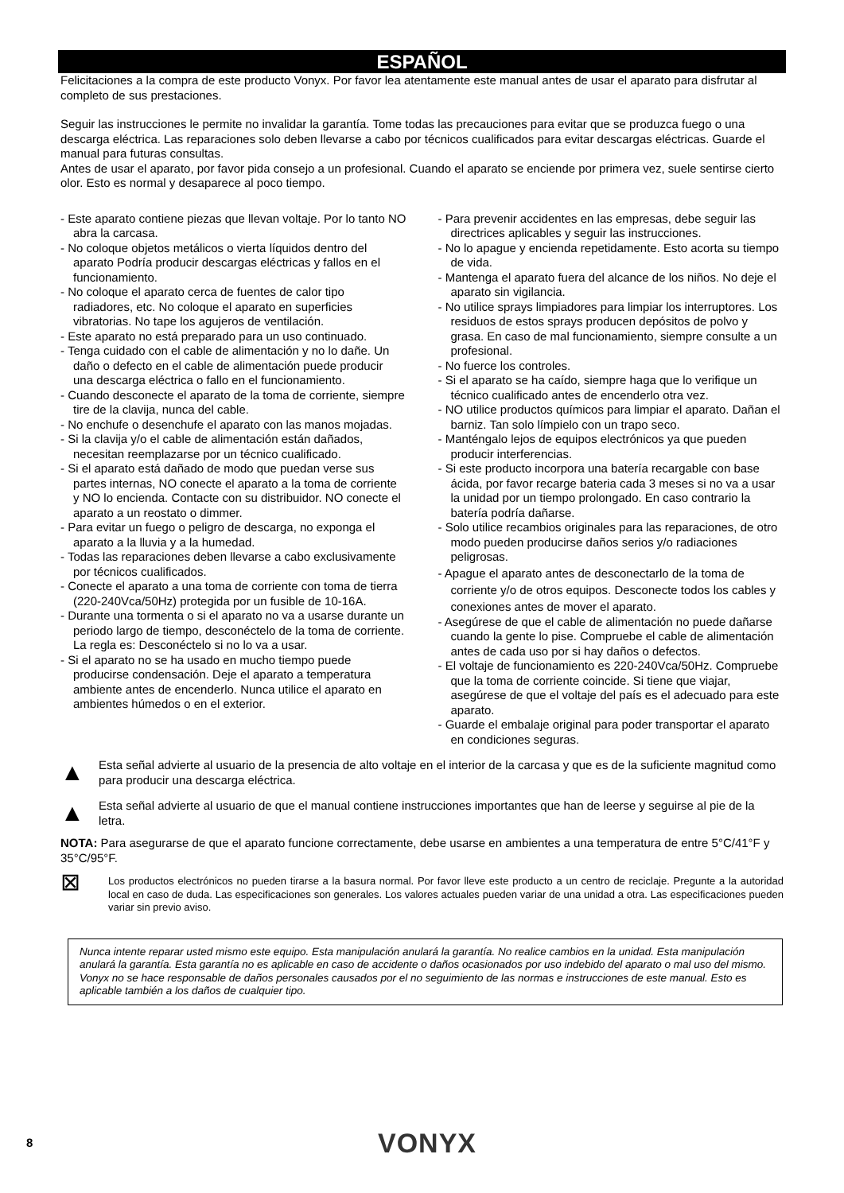ESPAÑOL
Felicitaciones a la compra de este producto Vonyx. Por favor lea atentamente este manual antes de usar el aparato para disfrutar al completo de sus prestaciones.
Seguir las instrucciones le permite no invalidar la garantía. Tome todas las precauciones para evitar que se produzca fuego o una descarga eléctrica. Las reparaciones solo deben llevarse a cabo por técnicos cualificados para evitar descargas eléctricas. Guarde el manual para futuras consultas.
Antes de usar el aparato, por favor pida consejo a un profesional. Cuando el aparato se enciende por primera vez, suele sentirse cierto olor. Esto es normal y desaparece al poco tiempo.
- Este aparato contiene piezas que llevan voltaje. Por lo tanto NO abra la carcasa.
- No coloque objetos metálicos o vierta líquidos dentro del aparato Podría producir descargas eléctricas y fallos en el funcionamiento.
- No coloque el aparato cerca de fuentes de calor tipo radiadores, etc. No coloque el aparato en superficies vibratorias. No tape los agujeros de ventilación.
- Este aparato no está preparado para un uso continuado.
- Tenga cuidado con el cable de alimentación y no lo dañe. Un daño o defecto en el cable de alimentación puede producir una descarga eléctrica o fallo en el funcionamiento.
- Cuando desconecte el aparato de la toma de corriente, siempre tire de la clavija, nunca del cable.
- No enchufe o desenchufe el aparato con las manos mojadas.
- Si la clavija y/o el cable de alimentación están dañados, necesitan reemplazarse por un técnico cualificado.
- Si el aparato está dañado de modo que puedan verse sus partes internas, NO conecte el aparato a la toma de corriente y NO lo encienda. Contacte con su distribuidor. NO conecte el aparato a un reostato o dimmer.
- Para evitar un fuego o peligro de descarga, no exponga el aparato a la lluvia y a la humedad.
- Todas las reparaciones deben llevarse a cabo exclusivamente por técnicos cualificados.
- Conecte el aparato a una toma de corriente con toma de tierra (220-240Vca/50Hz) protegida por un fusible de 10-16A.
- Durante una tormenta o si el aparato no va a usarse durante un periodo largo de tiempo, desconéctelo de la toma de corriente. La regla es: Desconéctelo si no lo va a usar.
- Si el aparato no se ha usado en mucho tiempo puede producirse condensación. Deje el aparato a temperatura ambiente antes de encenderlo. Nunca utilice el aparato en ambientes húmedos o en el exterior.
- Para prevenir accidentes en las empresas, debe seguir las directrices aplicables y seguir las instrucciones.
- No lo apague y encienda repetidamente. Esto acorta su tiempo de vida.
- Mantenga el aparato fuera del alcance de los niños. No deje el aparato sin vigilancia.
- No utilice sprays limpiadores para limpiar los interruptores. Los residuos de estos sprays producen depósitos de polvo y grasa. En caso de mal funcionamiento, siempre consulte a un profesional.
- No fuerce los controles.
- Si el aparato se ha caído, siempre haga que lo verifique un técnico cualificado antes de encenderlo otra vez.
- NO utilice productos químicos para limpiar el aparato. Dañan el barniz. Tan solo límpielo con un trapo seco.
- Manténgalo lejos de equipos electrónicos ya que pueden producir interferencias.
- Si este producto incorpora una batería recargable con base ácida, por favor recarge bateria cada 3 meses si no va a usar la unidad por un tiempo prolongado. En caso contrario la batería podría dañarse.
- Solo utilice recambios originales para las reparaciones, de otro modo pueden producirse daños serios y/o radiaciones peligrosas.
- Apague el aparato antes de desconectarlo de la toma de corriente y/o de otros equipos. Desconecte todos los cables y conexiones antes de mover el aparato.
- Asegúrese de que el cable de alimentación no puede dañarse cuando la gente lo pise. Compruebe el cable de alimentación antes de cada uso por si hay daños o defectos.
- El voltaje de funcionamiento es 220-240Vca/50Hz. Compruebe que la toma de corriente coincide. Si tiene que viajar, asegúrese de que el voltaje del país es el adecuado para este aparato.
- Guarde el embalaje original para poder transportar el aparato en condiciones seguras.
▲
Esta señal advierte al usuario de la presencia de alto voltaje en el interior de la carcasa y que es de la suficiente magnitud como para producir una descarga eléctrica.
▲
Esta señal advierte al usuario de que el manual contiene instrucciones importantes que han de leerse y seguirse al pie de la letra.
NOTA: Para asegurarse de que el aparato funcione correctamente, debe usarse en ambientes a una temperatura de entre 5°C/41°F y 35°C/95°F.
⊠
Los productos electrónicos no pueden tirarse a la basura normal. Por favor lleve este producto a un centro de reciclaje. Pregunte a la autoridad local en caso de duda. Las especificaciones son generales. Los valores actuales pueden variar de una unidad a otra. Las especificaciones pueden variar sin previo aviso.
Nunca intente reparar usted mismo este equipo. Esta manipulación anulará la garantía. No realice cambios en la unidad. Esta manipulación anulará la garantía. Esta garantía no es aplicable en caso de accidente o daños ocasionados por uso indebido del aparato o mal uso del mismo. Vonyx no se hace responsable de daños personales causados por el no seguimiento de las normas e instrucciones de este manual. Esto es aplicable también a los daños de cualquier tipo.
8 VONYX